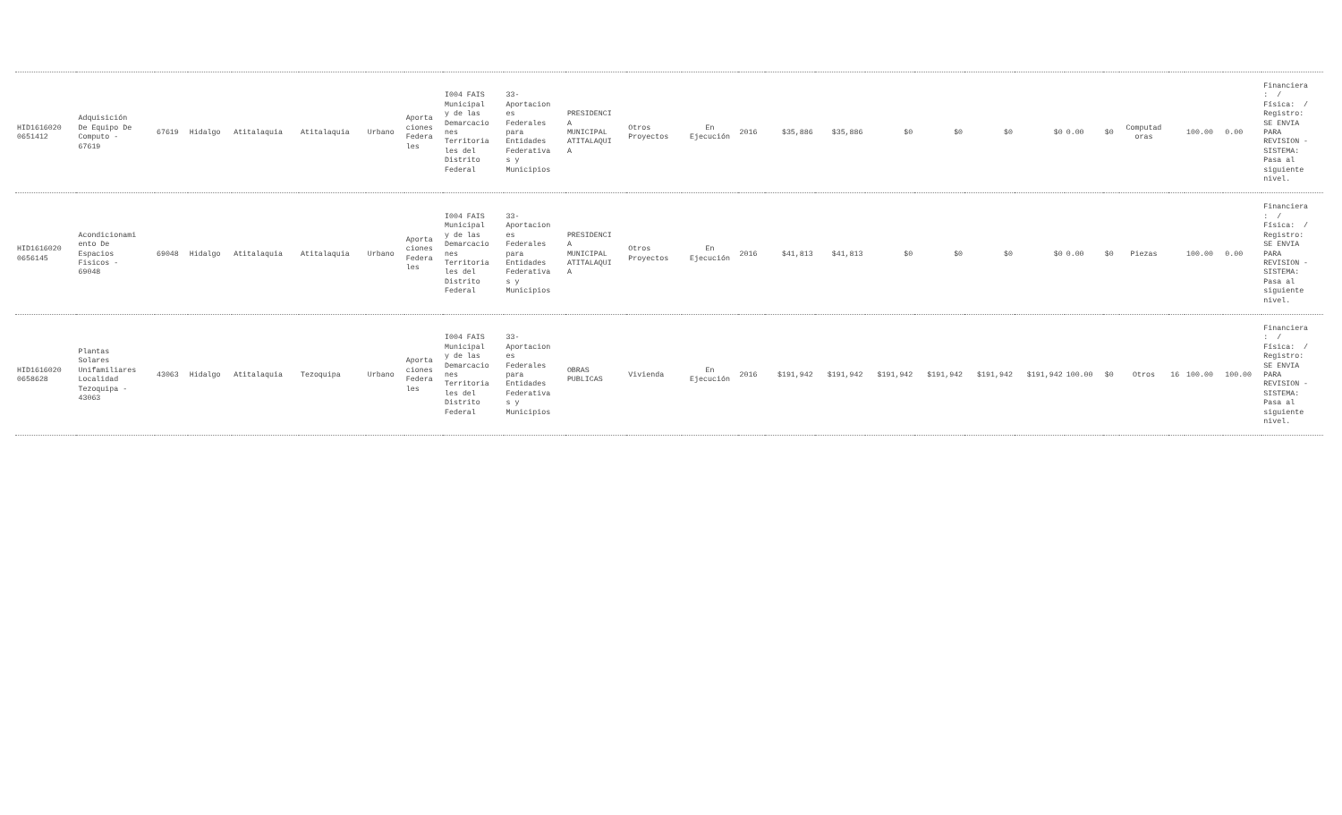| HID1616020 0651412 | Adquisición De Equipo De Computo - 67619 | 67619 | Hidalgo | Atitalaquia | Atitalaquia | Urbano | Aporta ciones Federa les | I004 FAIS Municipal y de las Demarcacio nes Territoria les del Distrito Federal | 33- Aportacion es Federales para Entidades Federativa s y Municipios | PRESIDENCI A MUNICIPAL ATITALAQUI A | Otros Proyectos | En Ejecución | 2016 | $35,886 | $35,886 | $0 | $0 | $0 | $0 | 0.00 | $0 | Computad oras | | 100.00 | 0.00 | Financiera : / Física: / Registro: SE ENVIA PARA REVISION - SISTEMA: Pasa al siguiente nivel. |
| HID1616020 0656145 | Acondicionami ento De Espacios Fisicos - 69048 | 69048 | Hidalgo | Atitalaquia | Atitalaquia | Urbano | Aporta ciones Federa les | I004 FAIS Municipal y de las Demarcacio nes Territoria les del Distrito Federal | 33- Aportacion es Federales para Entidades Federativa s y Municipios | PRESIDENCI A MUNICIPAL ATITALAQUI A | Otros Proyectos | En Ejecución | 2016 | $41,813 | $41,813 | $0 | $0 | $0 | $0 | 0.00 | $0 | Piezas | | 100.00 | 0.00 | Financiera : / Física: / Registro: SE ENVIA PARA REVISION - SISTEMA: Pasa al siguiente nivel. |
| HID1616020 0658628 | Plantas Solares Unifamiliares Localidad Tezoquipa - 43063 | 43063 | Hidalgo | Atitalaquia | Tezoquipa | Urbano | Aporta ciones Federa les | I004 FAIS Municipal y de las Demarcacio nes Territoria les del Distrito Federal | 33- Aportacion es Federales para Entidades Federativa s y Municipios | OBRAS PUBLICAS | Vivienda | En Ejecución | 2016 | $191,942 | $191,942 | $191,942 | $191,942 | $191,942 | $191,942 | 100.00 | $0 | Otros | 16 | 100.00 | 100.00 | Financiera : / Física: / Registro: SE ENVIA PARA REVISION - SISTEMA: Pasa al siguiente nivel. |